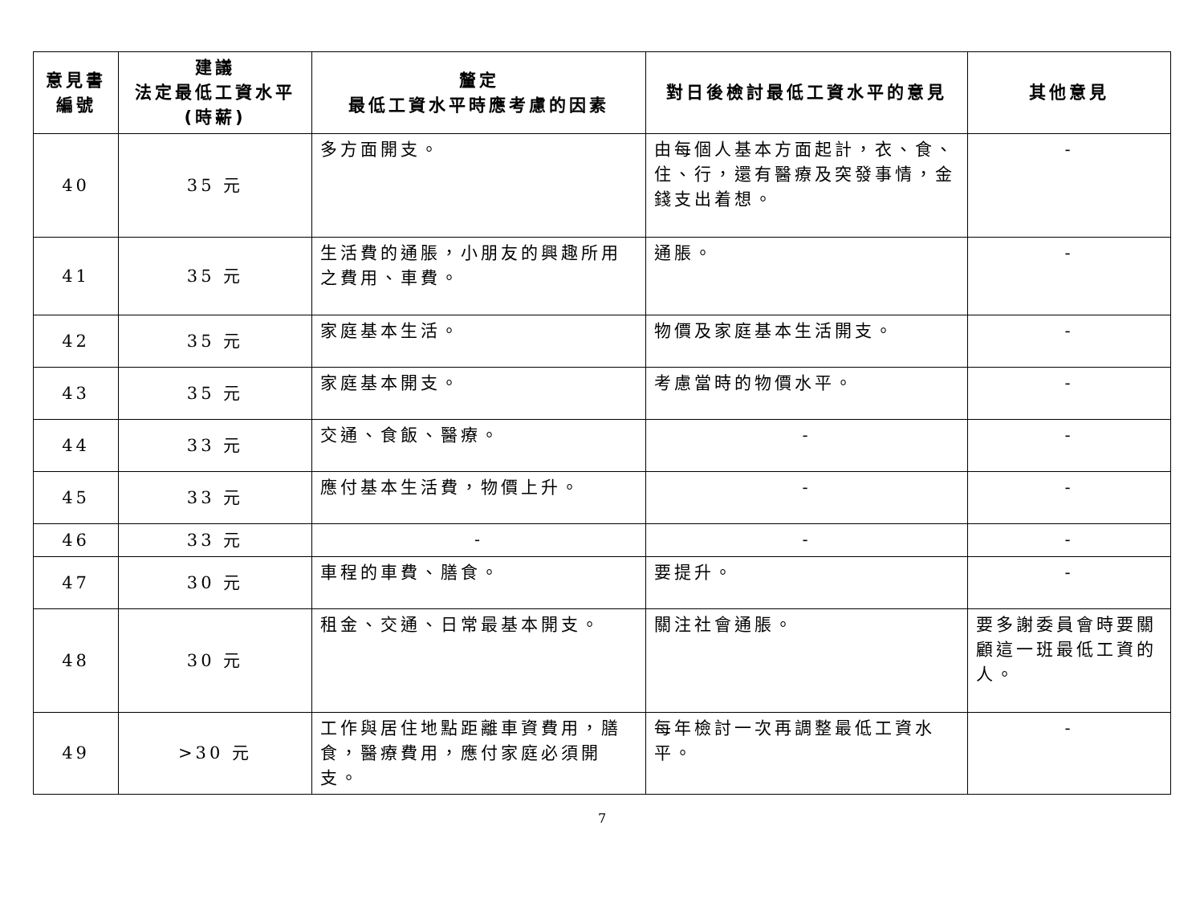| 意見書 編號 | 建議 法定最低工資水平 (時薪) | 釐定 最低工資水平時應考慮的因素 | 對日後檢討最低工資水平的意見 | 其他意見 |
| --- | --- | --- | --- | --- |
| 40 | 35 元 | 多方面開支。 | 由每個人基本方面起計，衣、食、住、行，還有醫療及突發事情，金錢支出着想。 | - |
| 41 | 35 元 | 生活費的通脹，小朋友的興趣所用之費用、車費。 | 通脹。 | - |
| 42 | 35 元 | 家庭基本生活。 | 物價及家庭基本生活開支。 | - |
| 43 | 35 元 | 家庭基本開支。 | 考慮當時的物價水平。 | - |
| 44 | 33 元 | 交通、食飯、醫療。 | - | - |
| 45 | 33 元 | 應付基本生活費，物價上升。 | - | - |
| 46 | 33 元 | - | - | - |
| 47 | 30 元 | 車程的車費、膳食。 | 要提升。 | - |
| 48 | 30 元 | 租金、交通、日常最基本開支。 | 關注社會通脹。 | 要多謝委員會時要關顧這一班最低工資的人。 |
| 49 | >30 元 | 工作與居住地點距離車資費用，膳食，醫療費用，應付家庭必須開支。 | 每年檢討一次再調整最低工資水平。 | - |
7